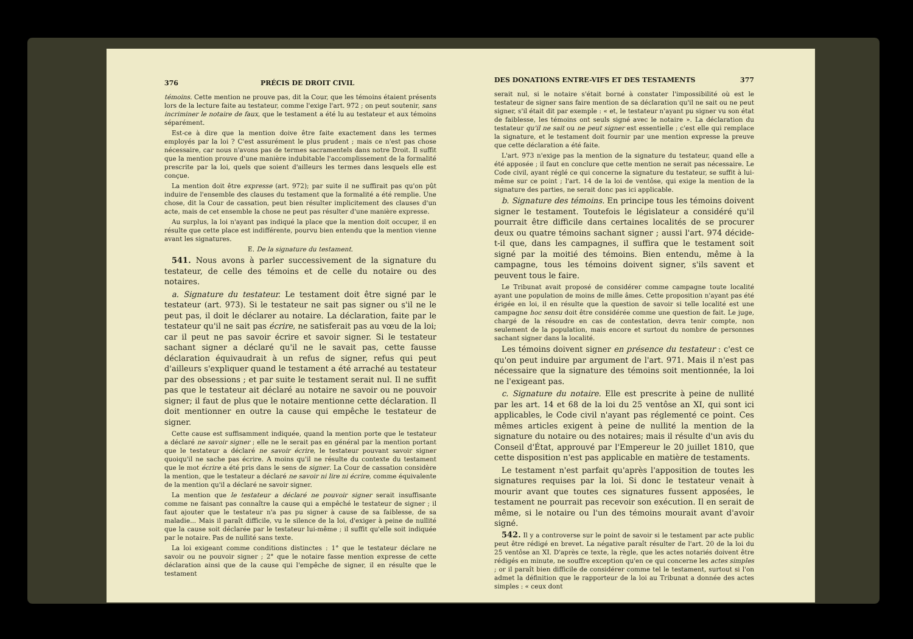376 PRÉCIS DE DROIT CIVIL
témoins. Cette mention ne prouve pas, dit la Cour, que les témoins étaient présents lors de la lecture faite au testateur, comme l'exige l'art. 972 ; on peut soutenir, sans incriminer le notaire de faux, que le testament a été lu au testateur et aux témoins séparément.
Est-ce à dire que la mention doive être faite exactement dans les termes employés par la loi ? C'est assurément le plus prudent ; mais ce n'est pas chose nécessaire, car nous n'avons pas de termes sacramentels dans notre Droit. Il suffit que la mention prouve d'une manière indubitable l'accomplissement de la formalité prescrite par la loi, quels que soient d'ailleurs les termes dans lesquels elle est conçue.
La mention doit être expresse (art. 972); par suite il ne suffirait pas qu'on pût induire de l'ensemble des clauses du testament que la formalité a été remplie. Une chose, dit la Cour de cassation, peut bien résulter implicitement des clauses d'un acte, mais de cet ensemble la chose ne peut pas résulter d'une manière expresse.
Au surplus, la loi n'ayant pas indiqué la place que la mention doit occuper, il en résulte que cette place est indifférente, pourvu bien entendu que la mention vienne avant les signatures.
E. De la signature du testament.
541. Nous avons à parler successivement de la signature du testateur, de celle des témoins et de celle du notaire ou des notaires.
a. Signature du testateur. Le testament doit être signé par le testateur (art. 973). Si le testateur ne sait pas signer ou s'il ne le peut pas, il doit le déclarer au notaire. La déclaration, faite par le testateur qu'il ne sait pas écrire, ne satisferait pas au vœu de la loi; car il peut ne pas savoir écrire et savoir signer. Si le testateur sachant signer a déclaré qu'il ne le savait pas, cette fausse déclaration équivaudrait à un refus de signer, refus qui peut d'ailleurs s'expliquer quand le testament a été arraché au testateur par des obsessions ; et par suite le testament serait nul. Il ne suffit pas que le testateur ait déclaré au notaire ne savoir ou ne pouvoir signer; il faut de plus que le notaire mentionne cette déclaration. Il doit mentionner en outre la cause qui empêche le testateur de signer.
Cette cause est suffisamment indiquée, quand la mention porte que le testateur a déclaré ne savoir signer ; elle ne le serait pas en général par la mention portant que le testateur a déclaré ne savoir écrire, le testateur pouvant savoir signer quoiqu'il ne sache pas écrire. A moins qu'il ne résulte du contexte du testament que le mot écrire a été pris dans le sens de signer. La Cour de cassation considère la mention, que le testateur a déclaré ne savoir ni lire ni écrire, comme équivalente de la mention qu'il a déclaré ne savoir signer.
La mention que le testateur a déclaré ne pouvoir signer serait insuffisante comme ne faisant pas connaître la cause qui a empêché le testateur de signer ; il faut ajouter que le testateur n'a pas pu signer à cause de sa faiblesse, de sa maladie... Mais il paraît difficile, vu le silence de la loi, d'exiger à peine de nullité que la cause soit déclarée par le testateur lui-même ; il suffit qu'elle soit indiquée par le notaire. Pas de nullité sans texte.
La loi exigeant comme conditions distinctes : 1° que le testateur déclare ne savoir ou ne pouvoir signer ; 2° que le notaire fasse mention expresse de cette déclaration ainsi que de la cause qui l'empêche de signer, il en résulte que le testament
DES DONATIONS ENTRE-VIFS ET DES TESTAMENTS 377
serait nul, si le notaire s'était borné à constater l'impossibilité où est le testateur de signer sans faire mention de sa déclaration qu'il ne sait ou ne peut signer, s'il était dit par exemple : « et, le testateur n'ayant pu signer vu son état de faiblesse, les témoins ont seuls signé avec le notaire ». La déclaration du testateur qu'il ne sait ou ne peut signer est essentielle ; c'est elle qui remplace la signature, et le testament doit fournir par une mention expresse la preuve que cette déclaration a été faite.
L'art. 973 n'exige pas la mention de la signature du testateur, quand elle a été apposée ; il faut en conclure que cette mention ne serait pas nécessaire. Le Code civil, ayant réglé ce qui concerne la signature du testateur, se suffit à lui-même sur ce point ; l'art. 14 de la loi de ventôse, qui exige la mention de la signature des parties, ne serait donc pas ici applicable.
b. Signature des témoins. En principe tous les témoins doivent signer le testament. Toutefois le législateur a considéré qu'il pourrait être difficile dans certaines localités de se procurer deux ou quatre témoins sachant signer ; aussi l'art. 974 décide-t-il que, dans les campagnes, il suffira que le testament soit signé par la moitié des témoins. Bien entendu, même à la campagne, tous les témoins doivent signer, s'ils savent et peuvent tous le faire.
Le Tribunat avait proposé de considérer comme campagne toute localité ayant une population de moins de mille âmes. Cette proposition n'ayant pas été érigée en loi, il en résulte que la question de savoir si telle localité est une campagne hoc sensu doit être considérée comme une question de fait. Le juge, chargé de la résoudre en cas de contestation, devra tenir compte, non seulement de la population, mais encore et surtout du nombre de personnes sachant signer dans la localité.
Les témoins doivent signer en présence du testateur : c'est ce qu'on peut induire par argument de l'art. 971. Mais il n'est pas nécessaire que la signature des témoins soit mentionnée, la loi ne l'exigeant pas.
c. Signature du notaire. Elle est prescrite à peine de nullité par les art. 14 et 68 de la loi du 25 ventôse an XI, qui sont ici applicables, le Code civil n'ayant pas réglementé ce point. Ces mêmes articles exigent à peine de nullité la mention de la signature du notaire ou des notaires; mais il résulte d'un avis du Conseil d'État, approuvé par l'Empereur le 20 juillet 1810, que cette disposition n'est pas applicable en matière de testaments.
Le testament n'est parfait qu'après l'apposition de toutes les signatures requises par la loi. Si donc le testateur venait à mourir avant que toutes ces signatures fussent apposées, le testament ne pourrait pas recevoir son exécution. Il en serait de même, si le notaire ou l'un des témoins mourait avant d'avoir signé.
542. Il y a controverse sur le point de savoir si le testament par acte public peut être rédigé en brevet. La négative paraît résulter de l'art. 20 de la loi du 25 ventôse an XI. D'après ce texte, la règle, que les actes notariés doivent être rédigés en minute, ne souffre exception qu'en ce qui concerne les actes simples ; or il paraît bien difficile de considérer comme tel le testament, surtout si l'on admet la définition que le rapporteur de la loi au Tribunat a donnée des actes simples : « ceux dont